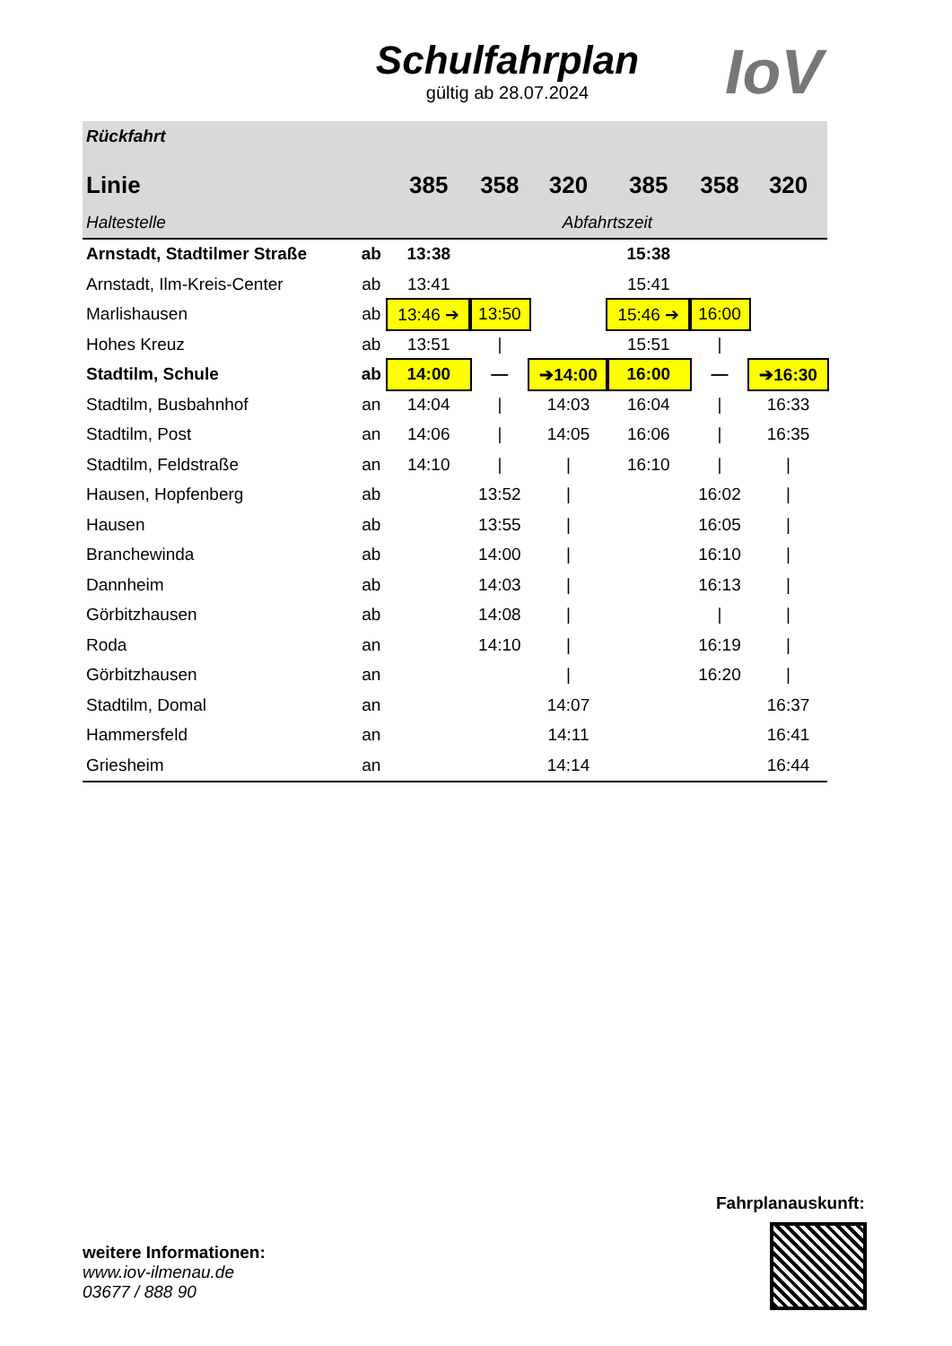Schulfahrplan
gültig ab 28.07.2024
IoV
| Rückfahrt | | | | | | | |
| --- | --- | --- | --- | --- | --- | --- | --- |
| Linie | | 385 | 358 | 320 | 385 | 358 | 320 |
| Haltestelle | | Abfahrtszeit | | | | | |
| Arnstadt, Stadtilmer Straße | ab | 13:38 | | | 15:38 | | |
| Arnstadt, Ilm-Kreis-Center | ab | 13:41 | | | 15:41 | | |
| Marlishausen | ab | 13:46 ➔ | 13:50 | | 15:46 ➔ | 16:00 | |
| Hohes Kreuz | ab | 13:51 | / | | 15:51 | / | |
| Stadtilm, Schule | ab | 14:00 | — | ➔14:00 | 16:00 | — | ➔16:30 |
| Stadtilm, Busbahnhof | an | 14:04 | / | 14:03 | 16:04 | / | 16:33 |
| Stadtilm, Post | an | 14:06 | / | 14:05 | 16:06 | / | 16:35 |
| Stadtilm, Feldstraße | an | 14:10 | / | / | 16:10 | / | / |
| Hausen, Hopfenberg | ab | | 13:52 | / | | 16:02 | / |
| Hausen | ab | | 13:55 | / | | 16:05 | / |
| Branchewinda | ab | | 14:00 | / | | 16:10 | / |
| Dannheim | ab | | 14:03 | / | | 16:13 | / |
| Görbitzhausen | ab | | 14:08 | / | | / | / |
| Roda | an | | 14:10 | / | | 16:19 | / |
| Görbitzhausen | an | | | / | | 16:20 | / |
| Stadtilm, Domal | an | | | 14:07 | | | 16:37 |
| Hammersfeld | an | | | 14:11 | | | 16:41 |
| Griesheim | an | | | 14:14 | | | 16:44 |
Fahrplanauskunft:
weitere Informationen:
www.iov-ilmenau.de
03677 / 888 90